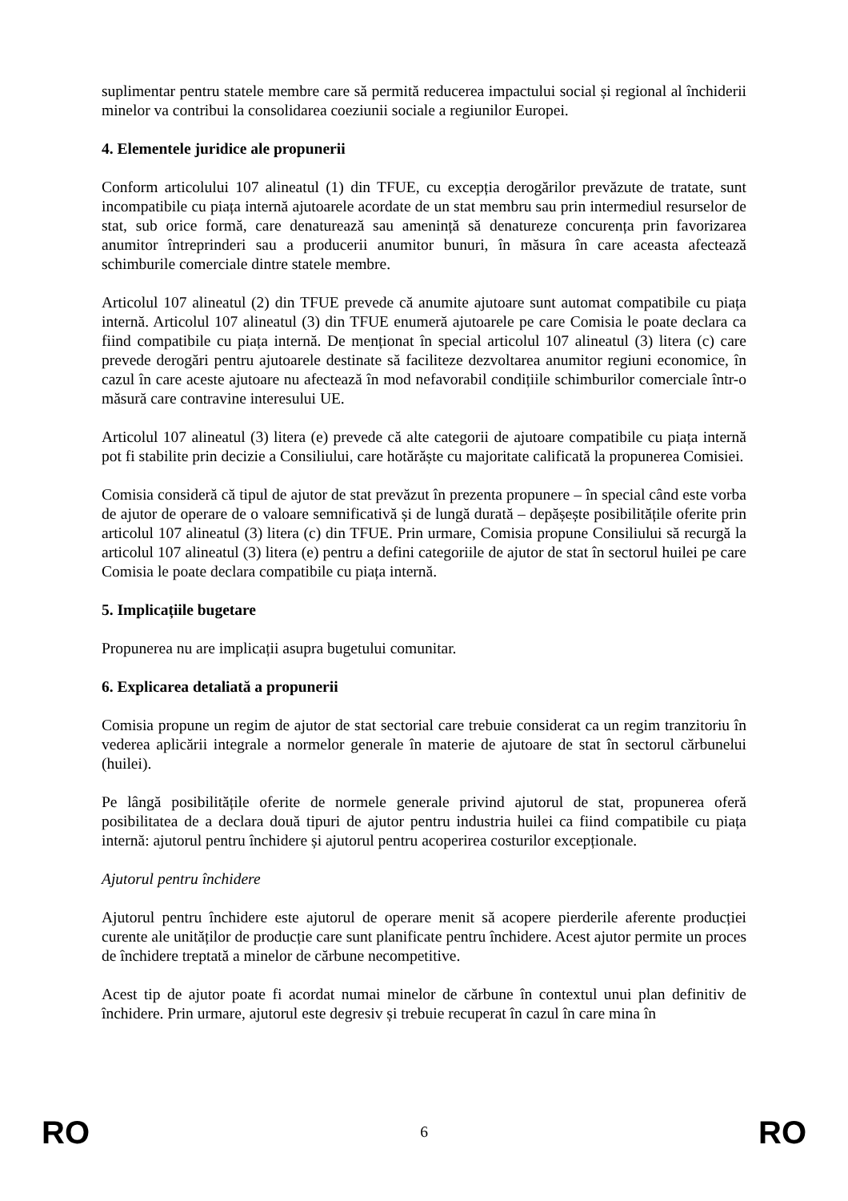suplimentar pentru statele membre care să permită reducerea impactului social și regional al închiderii minelor va contribui la consolidarea coeziunii sociale a regiunilor Europei.
4. Elementele juridice ale propunerii
Conform articolului 107 alineatul (1) din TFUE, cu excepția derogărilor prevăzute de tratate, sunt incompatibile cu piața internă ajutoarele acordate de un stat membru sau prin intermediul resurselor de stat, sub orice formă, care denaturează sau amenință să denatureze concurența prin favorizarea anumitor întreprinderi sau a producerii anumitor bunuri, în măsura în care aceasta afectează schimburile comerciale dintre statele membre.
Articolul 107 alineatul (2) din TFUE prevede că anumite ajutoare sunt automat compatibile cu piața internă. Articolul 107 alineatul (3) din TFUE enumeră ajutoarele pe care Comisia le poate declara ca fiind compatibile cu piața internă. De menționat în special articolul 107 alineatul (3) litera (c) care prevede derogări pentru ajutoarele destinate să faciliteze dezvoltarea anumitor regiuni economice, în cazul în care aceste ajutoare nu afectează în mod nefavorabil condițiile schimburilor comerciale într-o măsură care contravine interesului UE.
Articolul 107 alineatul (3) litera (e) prevede că alte categorii de ajutoare compatibile cu piața internă pot fi stabilite prin decizie a Consiliului, care hotărăște cu majoritate calificată la propunerea Comisiei.
Comisia consideră că tipul de ajutor de stat prevăzut în prezenta propunere – în special când este vorba de ajutor de operare de o valoare semnificativă și de lungă durată – depășește posibilitățile oferite prin articolul 107 alineatul (3) litera (c) din TFUE. Prin urmare, Comisia propune Consiliului să recurgă la articolul 107 alineatul (3) litera (e) pentru a defini categoriile de ajutor de stat în sectorul huilei pe care Comisia le poate declara compatibile cu piața internă.
5. Implicațiile bugetare
Propunerea nu are implicații asupra bugetului comunitar.
6. Explicarea detaliată a propunerii
Comisia propune un regim de ajutor de stat sectorial care trebuie considerat ca un regim tranzitoriu în vederea aplicării integrale a normelor generale în materie de ajutoare de stat în sectorul cărbunelui (huilei).
Pe lângă posibilitățile oferite de normele generale privind ajutorul de stat, propunerea oferă posibilitatea de a declara două tipuri de ajutor pentru industria huilei ca fiind compatibile cu piața internă: ajutorul pentru închidere și ajutorul pentru acoperirea costurilor excepționale.
Ajutorul pentru închidere
Ajutorul pentru închidere este ajutorul de operare menit să acopere pierderile aferente producției curente ale unităților de producție care sunt planificate pentru închidere. Acest ajutor permite un proces de închidere treptată a minelor de cărbune necompetitive.
Acest tip de ajutor poate fi acordat numai minelor de cărbune în contextul unui plan definitiv de închidere. Prin urmare, ajutorul este degresiv și trebuie recuperat în cazul în care mina în
RO 6 RO